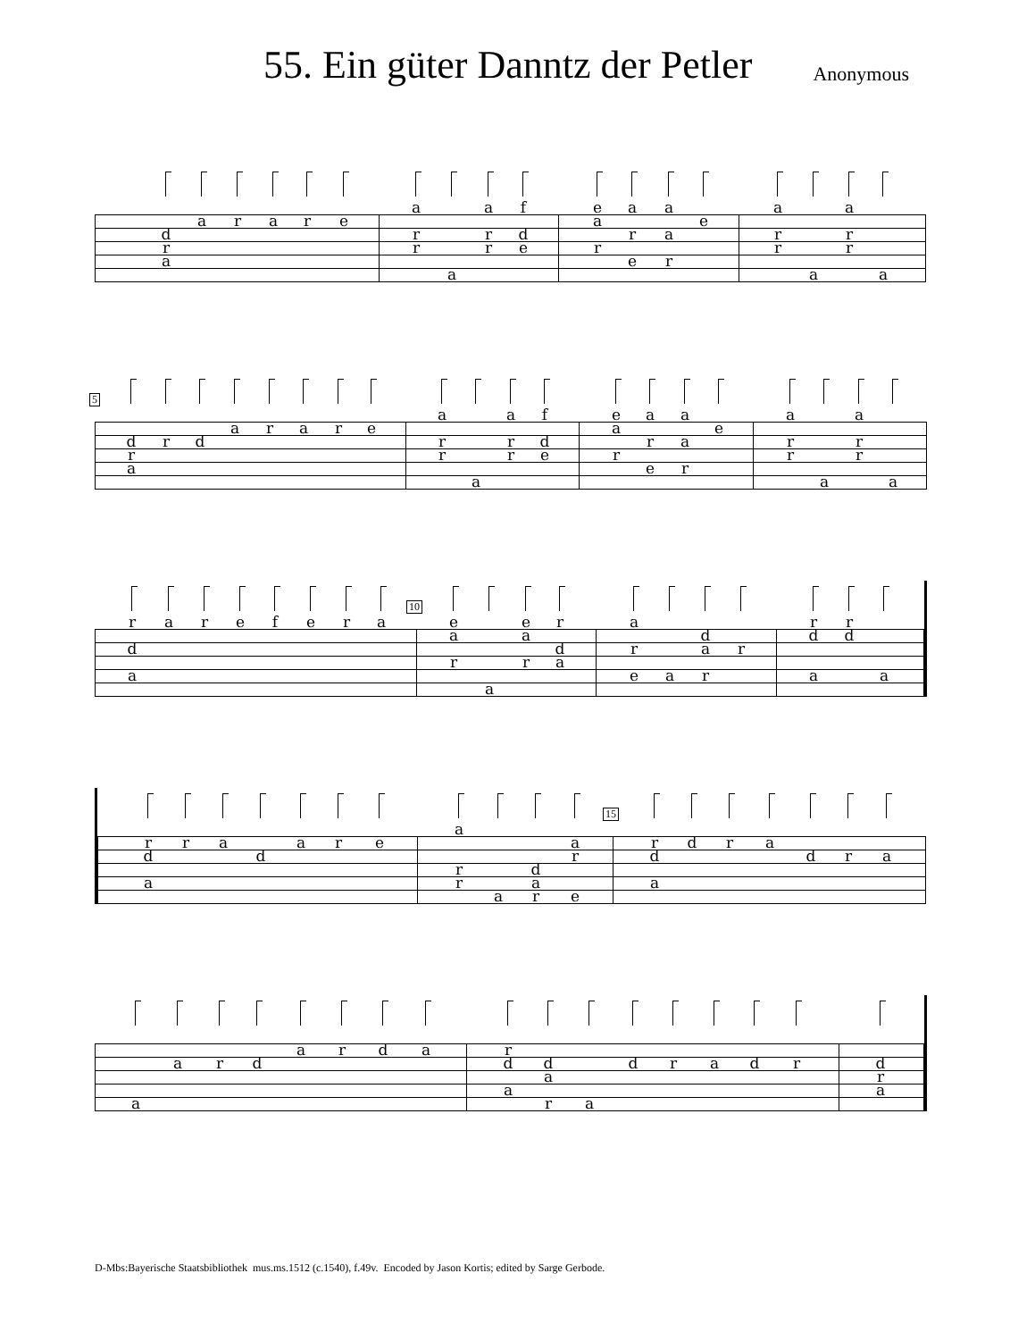55. Ein güter Danntz der Petler
Anonymous
dra
a r a r e
a
rr
a a
rr
f
de
ea
r
a
r
e
a
a
r
e
a
rr
a a
rr
a
5
dra
r d a r a r e
a
rr
a a
rr
f
de
ea
r
a
r
e
a
a
r
e
a
rr
a a
rr
a
r
d
a
a r e f e r a
10
ea
r
a ea
r
r
da
a
r
e
a da
r
r
rd
a
rd a
rd
a
r a d a r e
a
rr
a dar
ar
e
15
rd
a
d r a d r a
a a r d a r d a rd
a
da
r
a d r a d r
dra
D-Mbs:Bayerische Staatsbibliothek mus.ms.1512 (c.1540), f.49v. Encoded by Jason Kortis; edited by Sarge Gerbode.